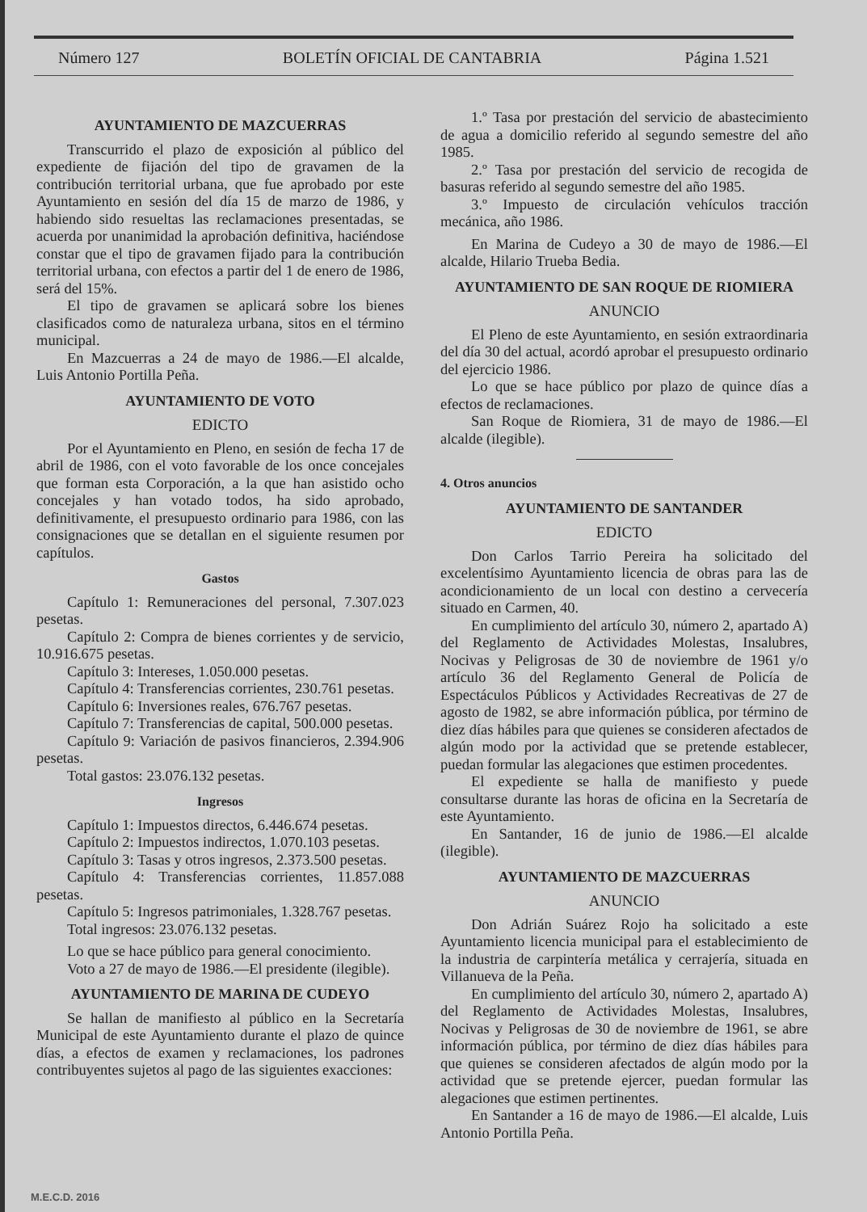Número 127 BOLETÍN OFICIAL DE CANTABRIA Página 1.521
AYUNTAMIENTO DE MAZCUERRAS
Transcurrido el plazo de exposición al público del expediente de fijación del tipo de gravamen de la contribución territorial urbana, que fue aprobado por este Ayuntamiento en sesión del día 15 de marzo de 1986, y habiendo sido resueltas las reclamaciones presentadas, se acuerda por unanimidad la aprobación definitiva, haciéndose constar que el tipo de gravamen fijado para la contribución territorial urbana, con efectos a partir del 1 de enero de 1986, será del 15%.
El tipo de gravamen se aplicará sobre los bienes clasificados como de naturaleza urbana, sitos en el término municipal.
En Mazcuerras a 24 de mayo de 1986.—El alcalde, Luis Antonio Portilla Peña.
AYUNTAMIENTO DE VOTO
EDICTO
Por el Ayuntamiento en Pleno, en sesión de fecha 17 de abril de 1986, con el voto favorable de los once concejales que forman esta Corporación, a la que han asistido ocho concejales y han votado todos, ha sido aprobado, definitivamente, el presupuesto ordinario para 1986, con las consignaciones que se detallan en el siguiente resumen por capítulos.
Gastos
Capítulo 1: Remuneraciones del personal, 7.307.023 pesetas.
Capítulo 2: Compra de bienes corrientes y de servicio, 10.916.675 pesetas.
Capítulo 3: Intereses, 1.050.000 pesetas.
Capítulo 4: Transferencias corrientes, 230.761 pesetas.
Capítulo 6: Inversiones reales, 676.767 pesetas.
Capítulo 7: Transferencias de capital, 500.000 pesetas.
Capítulo 9: Variación de pasivos financieros, 2.394.906 pesetas.
Total gastos: 23.076.132 pesetas.
Ingresos
Capítulo 1: Impuestos directos, 6.446.674 pesetas.
Capítulo 2: Impuestos indirectos, 1.070.103 pesetas.
Capítulo 3: Tasas y otros ingresos, 2.373.500 pesetas.
Capítulo 4: Transferencias corrientes, 11.857.088 pesetas.
Capítulo 5: Ingresos patrimoniales, 1.328.767 pesetas.
Total ingresos: 23.076.132 pesetas.
Lo que se hace público para general conocimiento.
Voto a 27 de mayo de 1986.—El presidente (ilegible).
AYUNTAMIENTO DE MARINA DE CUDEYO
Se hallan de manifiesto al público en la Secretaría Municipal de este Ayuntamiento durante el plazo de quince días, a efectos de examen y reclamaciones, los padrones contribuyentes sujetos al pago de las siguientes exacciones:
1.º Tasa por prestación del servicio de abastecimiento de agua a domicilio referido al segundo semestre del año 1985.
2.º Tasa por prestación del servicio de recogida de basuras referido al segundo semestre del año 1985.
3.º Impuesto de circulación vehículos tracción mecánica, año 1986.
En Marina de Cudeyo a 30 de mayo de 1986.—El alcalde, Hilario Trueba Bedia.
AYUNTAMIENTO DE SAN ROQUE DE RIOMIERA
ANUNCIO
El Pleno de este Ayuntamiento, en sesión extraordinaria del día 30 del actual, acordó aprobar el presupuesto ordinario del ejercicio 1986.
Lo que se hace público por plazo de quince días a efectos de reclamaciones.
San Roque de Riomiera, 31 de mayo de 1986.—El alcalde (ilegible).
4. Otros anuncios
AYUNTAMIENTO DE SANTANDER
EDICTO
Don Carlos Tarrio Pereira ha solicitado del excelentísimo Ayuntamiento licencia de obras para las de acondicionamiento de un local con destino a cervecería situado en Carmen, 40.
En cumplimiento del artículo 30, número 2, apartado A) del Reglamento de Actividades Molestas, Insalubres, Nocivas y Peligrosas de 30 de noviembre de 1961 y/o artículo 36 del Reglamento General de Policía de Espectáculos Públicos y Actividades Recreativas de 27 de agosto de 1982, se abre información pública, por término de diez días hábiles para que quienes se consideren afectados de algún modo por la actividad que se pretende establecer, puedan formular las alegaciones que estimen procedentes.
El expediente se halla de manifiesto y puede consultarse durante las horas de oficina en la Secretaría de este Ayuntamiento.
En Santander, 16 de junio de 1986.—El alcalde (ilegible).
AYUNTAMIENTO DE MAZCUERRAS
ANUNCIO
Don Adrián Suárez Rojo ha solicitado a este Ayuntamiento licencia municipal para el establecimiento de la industria de carpintería metálica y cerrajería, situada en Villanueva de la Peña.
En cumplimiento del artículo 30, número 2, apartado A) del Reglamento de Actividades Molestas, Insalubres, Nocivas y Peligrosas de 30 de noviembre de 1961, se abre información pública, por término de diez días hábiles para que quienes se consideren afectados de algún modo por la actividad que se pretende ejercer, puedan formular las alegaciones que estimen pertinentes.
En Santander a 16 de mayo de 1986.—El alcalde, Luis Antonio Portilla Peña.
M.E.C.D. 2016